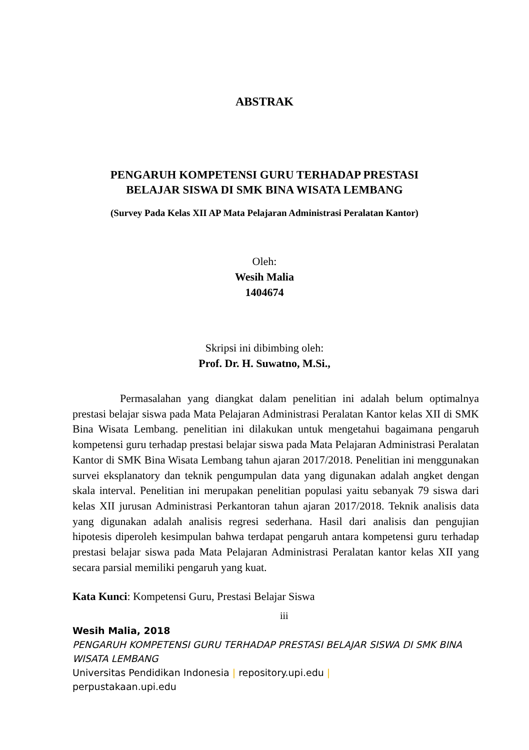ABSTRAK
PENGARUH KOMPETENSI GURU TERHADAP PRESTASI
BELAJAR SISWA DI SMK BINA WISATA LEMBANG
(Survey Pada Kelas XII AP Mata Pelajaran Administrasi Peralatan Kantor)
Oleh:
Wesih Malia
1404674
Skripsi ini dibimbing oleh:
Prof. Dr. H. Suwatno, M.Si.,
Permasalahan yang diangkat dalam penelitian ini adalah belum optimalnya prestasi belajar siswa pada Mata Pelajaran Administrasi Peralatan Kantor kelas XII di SMK Bina Wisata Lembang. penelitian ini dilakukan untuk mengetahui bagaimana pengaruh kompetensi guru terhadap prestasi belajar siswa pada Mata Pelajaran Administrasi Peralatan Kantor di SMK Bina Wisata Lembang tahun ajaran 2017/2018. Penelitian ini menggunakan survei eksplanatory dan teknik pengumpulan data yang digunakan adalah angket dengan skala interval. Penelitian ini merupakan penelitian populasi yaitu sebanyak 79 siswa dari kelas XII jurusan Administrasi Perkantoran tahun ajaran 2017/2018. Teknik analisis data yang digunakan adalah analisis regresi sederhana. Hasil dari analisis dan pengujian hipotesis diperoleh kesimpulan bahwa terdapat pengaruh antara kompetensi guru terhadap prestasi belajar siswa pada Mata Pelajaran Administrasi Peralatan kantor kelas XII yang secara parsial memiliki pengaruh yang kuat.
Kata Kunci: Kompetensi Guru, Prestasi Belajar Siswa
iii
Wesih Malia, 2018
PENGARUH KOMPETENSI GURU TERHADAP PRESTASI BELAJAR SISWA DI SMK BINA WISATA LEMBANG
Universitas Pendidikan Indonesia | repository.upi.edu |
perpustakaan.upi.edu